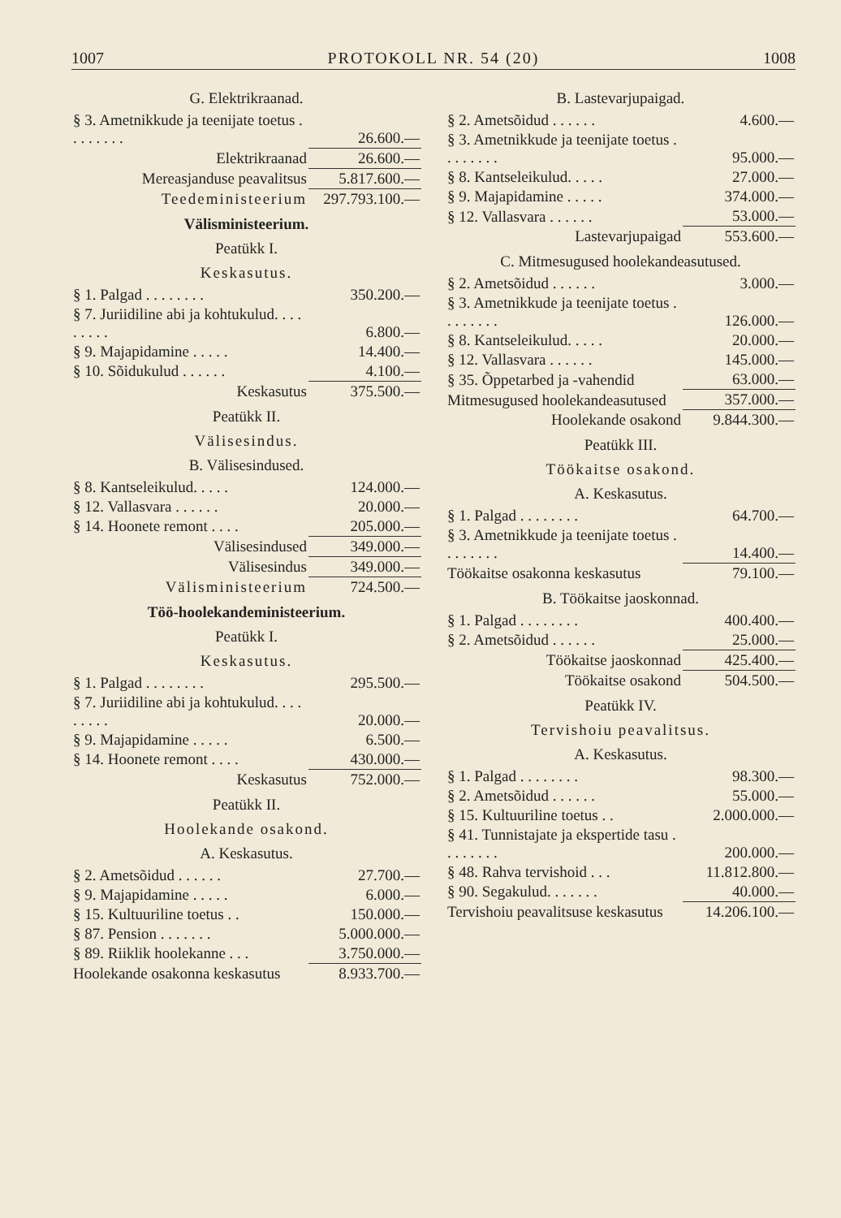1007 PROTOKOLL NR. 54 (20) 1008
G. Elektrikraanad.
| § 3. Ametnikkude ja teenijate toetus . . . . . . . . | 26.600.— |
| Elektrikraanad | 26.600.— |
| Mereasjanduse peavalitsus | 5.817.600.— |
| Teedeministeerium | 297.793.100.— |
Välisministeerium.
Peatükk I.
Keskasutus.
| § 1. Palgad . . . . . . . . | 350.200.— |
| § 7. Juriidiline abi ja kohtukulud. . . . . . . . . | 6.800.— |
| § 9. Majapidamine . . . . . | 14.400.— |
| § 10. Sõidukulud . . . . . . | 4.100.— |
| Keskasutus | 375.500.— |
Peatükk II.
Välisesindus.
B. Välisesindused.
| § 8. Kantseleikulud. . . . . | 124.000.— |
| § 12. Vallasvara . . . . . . | 20.000.— |
| § 14. Hoonete remont . . . . | 205.000.— |
| Välisesindused | 349.000.— |
| Välisesindus | 349.000.— |
| Välisministeerium | 724.500.— |
Töö-hoolekandeministeerium.
Peatükk I.
Keskasutus.
| § 1. Palgad . . . . . . . . | 295.500.— |
| § 7. Juriidiline abi ja kohtukulud. . . . . . . . . | 20.000.— |
| § 9. Majapidamine . . . . . | 6.500.— |
| § 14. Hoonete remont . . . . | 430.000.— |
| Keskasutus | 752.000.— |
Peatükk II.
Hoolekande osakond.
A. Keskasutus.
| § 2. Ametsõidud . . . . . . | 27.700.— |
| § 9. Majapidamine . . . . . | 6.000.— |
| § 15. Kultuuriline toetus . . | 150.000.— |
| § 87. Pension . . . . . . . | 5.000.000.— |
| § 89. Riiklik hoolekanne . . . | 3.750.000.— |
| Hoolekande osakonna keskasutus | 8.933.700.— |
B. Lastevarjupaigad.
| § 2. Ametsõidud . . . . . . | 4.600.— |
| § 3. Ametnikkude ja teenijate toetus . . . . . . . . | 95.000.— |
| § 8. Kantseleikulud. . . . . | 27.000.— |
| § 9. Majapidamine . . . . . | 374.000.— |
| § 12. Vallasvara . . . . . . | 53.000.— |
| Lastevarjupaigad | 553.600.— |
C. Mitmesugused hoolekandeasutused.
| § 2. Ametsõidud . . . . . . | 3.000.— |
| § 3. Ametnikkude ja teenijate toetus . . . . . . . . | 126.000.— |
| § 8. Kantseleikulud. . . . . | 20.000.— |
| § 12. Vallasvara . . . . . . | 145.000.— |
| § 35. Õppetarbed ja -vahendid | 63.000.— |
| Mitmesugused hoolekandeasutused | 357.000.— |
| Hoolekande osakond | 9.844.300.— |
Peatükk III.
Töökaitse osakond.
A. Keskasutus.
| § 1. Palgad . . . . . . . . | 64.700.— |
| § 3. Ametnikkude ja teenijate toetus . . . . . . . . | 14.400.— |
| Töökaitse osakonna keskasutus | 79.100.— |
B. Töökaitse jaoskonnad.
| § 1. Palgad . . . . . . . . | 400.400.— |
| § 2. Ametsõidud . . . . . . | 25.000.— |
| Töökaitse jaoskonnad | 425.400.— |
| Töökaitse osakond | 504.500.— |
Peatükk IV.
Tervishoiu peavalitsus.
A. Keskasutus.
| § 1. Palgad . . . . . . . . | 98.300.— |
| § 2. Ametsõidud . . . . . . | 55.000.— |
| § 15. Kultuuriline toetus . . | 2.000.000.— |
| § 41. Tunnistajate ja ekspertide tasu . . . . . . . . | 200.000.— |
| § 48. Rahva tervishoid . . . | 11.812.800.— |
| § 90. Segakulud. . . . . . . | 40.000.— |
| Tervishoiu peavalitsuse keskasutus | 14.206.100.— |